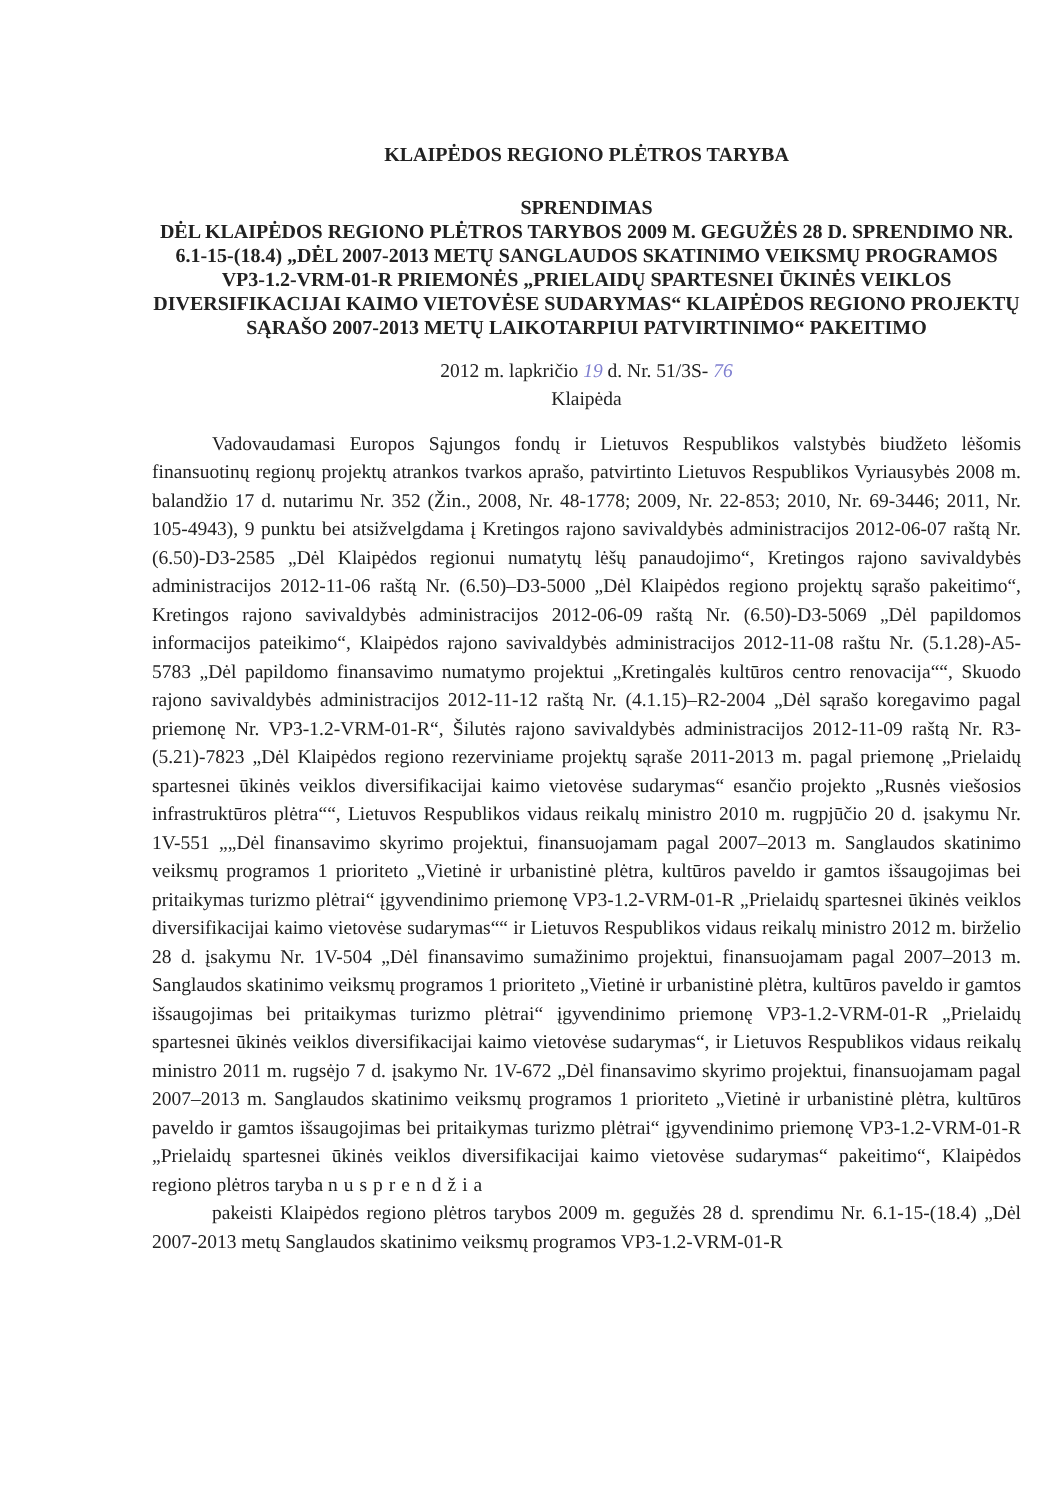KLAIPĖDOS REGIONO PLĖTROS TARYBA
SPRENDIMAS
DĖL KLAIPĖDOS REGIONO PLĖTROS TARYBOS 2009 M. GEGUŽĖS 28 D. SPRENDIMO NR. 6.1-15-(18.4) „DĖL 2007-2013 METŲ SANGLAUDOS SKATINIMO VEIKSMŲ PROGRAMOS VP3-1.2-VRM-01-R PRIEMONĖS „PRIELAIDŲ SPARTESNEI ŪKINĖS VEIKLOS DIVERSIFIKACIJAI KAIMO VIETOVĖSE SUDARYMAS“ KLAIPĖDOS REGIONO PROJEKTŲ SĄRAŠO 2007-2013 METŲ LAIKOTARPIUI PATVIRTINIMO“ PAKEITIMO
2012 m. lapkričio 19 d. Nr. 51/3S- 76
Klaipėda
Vadovaudamasi Europos Sąjungos fondų ir Lietuvos Respublikos valstybės biudžeto lėšomis finansuotinų regionų projektų atrankos tvarkos aprašo, patvirtinto Lietuvos Respublikos Vyriausybės 2008 m. balandžio 17 d. nutarimu Nr. 352 (Žin., 2008, Nr. 48-1778; 2009, Nr. 22-853; 2010, Nr. 69-3446; 2011, Nr. 105-4943), 9 punktu bei atsižvelgdama į Kretingos rajono savivaldybės administracijos 2012-06-07 raštą Nr. (6.50)-D3-2585 „Dėl Klaipėdos regionui numatytų lėšų panaudojimo“, Kretingos rajono savivaldybės administracijos 2012-11-06 raštą Nr. (6.50)–D3-5000 „Dėl Klaipėdos regiono projektų sąrašo pakeitimo“, Kretingos rajono savivaldybės administracijos 2012-06-09 raštą Nr. (6.50)-D3-5069 „Dėl papildomos informacijos pateikimo“, Klaipėdos rajono savivaldybės administracijos 2012-11-08 raštu Nr. (5.1.28)-A5-5783 „Dėl papildomo finansavimo numatymo projektui „Kretingalės kultūros centro renovacija““, Skuodo rajono savivaldybės administracijos 2012-11-12 raštą Nr. (4.1.15)–R2-2004 „Dėl sąrašo koregavimo pagal priemonę Nr. VP3-1.2-VRM-01-R“, Šilutės rajono savivaldybės administracijos 2012-11-09 raštą Nr. R3-(5.21)-7823 „Dėl Klaipėdos regiono rezerviniame projektų sąraše 2011-2013 m. pagal priemonę „Prielaidų spartesnei ūkinės veiklos diversifikacijai kaimo vietovėse sudarymas“ esančio projekto „Rusnės viešosios infrastruktūros plėtra““, Lietuvos Respublikos vidaus reikalų ministro 2010 m. rugpjūčio 20 d. įsakymu Nr. 1V-551 „„Dėl finansavimo skyrimo projektui, finansuojamam pagal 2007–2013 m. Sanglaudos skatinimo veiksmų programos 1 prioriteto „Vietinė ir urbanistinė plėtra, kultūros paveldo ir gamtos išsaugojimas bei pritaikymas turizmo plėtrai“ įgyvendinimo priemonę VP3-1.2-VRM-01-R „Prielaidų spartesnei ūkinės veiklos diversifikacijai kaimo vietovėse sudarymas““ ir Lietuvos Respublikos vidaus reikalų ministro 2012 m. birželio 28 d. įsakymu Nr. 1V-504 „Dėl finansavimo sumažinimo projektui, finansuojamam pagal 2007–2013 m. Sanglaudos skatinimo veiksmų programos 1 prioriteto „Vietinė ir urbanistinė plėtra, kultūros paveldo ir gamtos išsaugojimas bei pritaikymas turizmo plėtrai“ įgyvendinimo priemonę VP3-1.2-VRM-01-R „Prielaidų spartesnei ūkinės veiklos diversifikacijai kaimo vietovėse sudarymas“, ir Lietuvos Respublikos vidaus reikalų ministro 2011 m. rugsėjo 7 d. įsakymo Nr. 1V-672 „Dėl finansavimo skyrimo projektui, finansuojamam pagal 2007–2013 m. Sanglaudos skatinimo veiksmų programos 1 prioriteto „Vietinė ir urbanistinė plėtra, kultūros paveldo ir gamtos išsaugojimas bei pritaikymas turizmo plėtrai“ įgyvendinimo priemonę VP3-1.2-VRM-01-R „Prielaidų spartesnei ūkinės veiklos diversifikacijai kaimo vietovėse sudarymas“ pakeitimo“, Klaipėdos regiono plėtros taryba nusprendžia
pakeisti Klaipėdos regiono plėtros tarybos 2009 m. gegužės 28 d. sprendimu Nr. 6.1-15-(18.4) „Dėl 2007-2013 metų Sanglaudos skatinimo veiksmų programos VP3-1.2-VRM-01-R